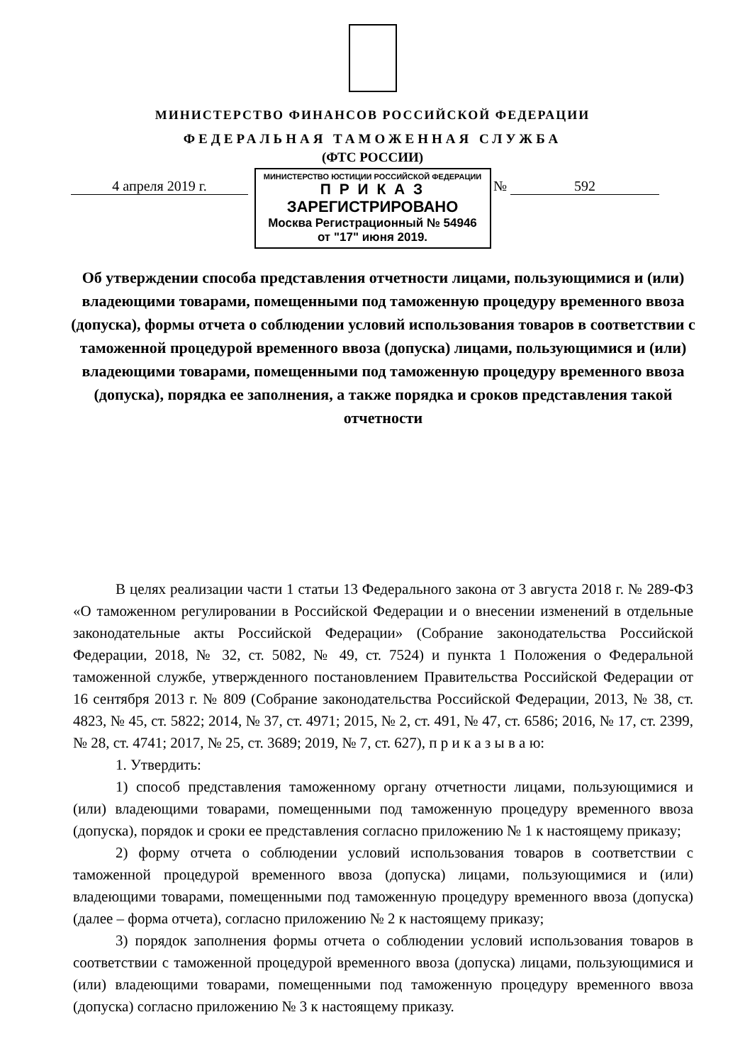МИНИСТЕРСТВО ФИНАНСОВ РОССИЙСКОЙ ФЕДЕРАЦИИ
ФЕДЕРАЛЬНАЯ ТАМОЖЕННАЯ СЛУЖБА
(ФТС РОССИИ)
МИНИСТЕРСТВО ЮСТИЦИИ РОССИЙСКОЙ ФЕДЕРАЦИИ
П Р И К А З
ЗАРЕГИСТРИРОВАНО
Москва Регистрационный № 54946
от "17" июня 2019.
4 апреля 2019 г. № 592
Об утверждении способа представления отчетности лицами, пользующимися и (или) владеющими товарами, помещенными под таможенную процедуру временного ввоза (допуска), формы отчета о соблюдении условий использования товаров в соответствии с таможенной процедурой временного ввоза (допуска) лицами, пользующимися и (или) владеющими товарами, помещенными под таможенную процедуру временного ввоза (допуска), порядка ее заполнения, а также порядка и сроков представления такой отчетности
В целях реализации части 1 статьи 13 Федерального закона от 3 августа 2018 г. № 289-ФЗ «О таможенном регулировании в Российской Федерации и о внесении изменений в отдельные законодательные акты Российской Федерации» (Собрание законодательства Российской Федерации, 2018, № 32, ст. 5082, № 49, ст. 7524) и пункта 1 Положения о Федеральной таможенной службе, утвержденного постановлением Правительства Российской Федерации от 16 сентября 2013 г. № 809 (Собрание законодательства Российской Федерации, 2013, № 38, ст. 4823, № 45, ст. 5822; 2014, № 37, ст. 4971; 2015, № 2, ст. 491, № 47, ст. 6586; 2016, № 17, ст. 2399, № 28, ст. 4741; 2017, № 25, ст. 3689; 2019, № 7, ст. 627), п р и к а з ы в а ю:
1. Утвердить:
1) способ представления таможенному органу отчетности лицами, пользующимися и (или) владеющими товарами, помещенными под таможенную процедуру временного ввоза (допуска), порядок и сроки ее представления согласно приложению № 1 к настоящему приказу;
2) форму отчета о соблюдении условий использования товаров в соответствии с таможенной процедурой временного ввоза (допуска) лицами, пользующимися и (или) владеющими товарами, помещенными под таможенную процедуру временного ввоза (допуска) (далее – форма отчета), согласно приложению № 2 к настоящему приказу;
3) порядок заполнения формы отчета о соблюдении условий использования товаров в соответствии с таможенной процедурой временного ввоза (допуска) лицами, пользующимися и (или) владеющими товарами, помещенными под таможенную процедуру временного ввоза (допуска) согласно приложению № 3 к настоящему приказу.